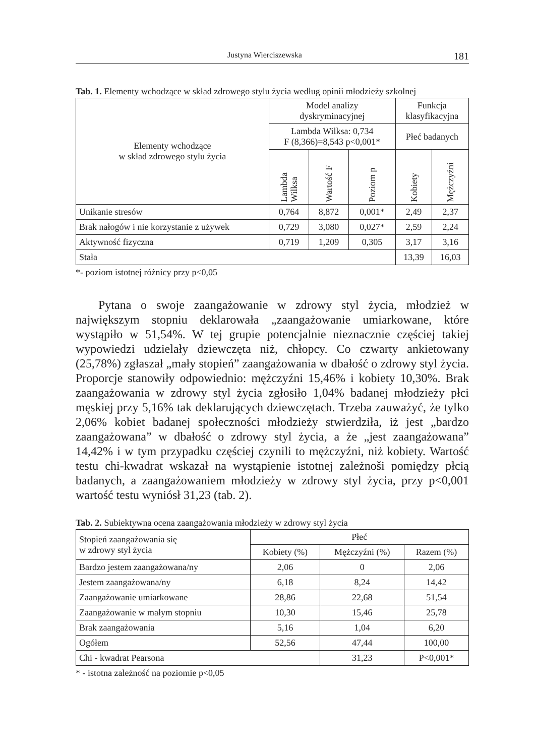Justyna Wierciszewska 181
Tab. 1. Elementy wchodzące w skład zdrowego stylu życia według opinii młodzieży szkolnej
| Elementy wchodzące w skład zdrowego stylu życia | Model analizy dyskryminacyjnej | | | Funkcja klasyfikacyjna | |
| --- | --- | --- | --- | --- | --- |
| | Lambda Wilksa: 0,734 F (8,366)=8,543 p<0,001* | | | Płeć badanych | |
| | Lambda Wilksa | Wartość F | Poziom p | Kobiety | Mężczyźni |
| Unikanie stresów | 0,764 | 8,872 | 0,001* | 2,49 | 2,37 |
| Brak nałogów i nie korzystanie z używek | 0,729 | 3,080 | 0,027* | 2,59 | 2,24 |
| Aktywność fizyczna | 0,719 | 1,209 | 0,305 | 3,17 | 3,16 |
| Stała | | | | 13,39 | 16,03 |
*- poziom istotnej różnicy przy p<0,05
Pytana o swoje zaangażowanie w zdrowy styl życia, młodzież w największym stopniu deklarowała „zaangażowanie umiarkowane, które wystąpiło w 51,54%. W tej grupie potencjalnie nieznacznie częściej takiej wypowiedzi udzielały dziewczęta niż, chłopcy. Co czwarty ankietowany (25,78%) zgłaszał „mały stopień” zaangażowania w dbałość o zdrowy styl życia. Proporcje stanowiły odpowiednio: mężczyźni 15,46% i kobiety 10,30%. Brak zaangażowania w zdrowy styl życia zgłosiło 1,04% badanej młodzieży płci męskiej przy 5,16% tak deklarujących dziewczętach. Trzeba zauważyć, że tylko 2,06% kobiet badanej społeczności młodzieży stwierdziła, iż jest „bardzo zaangażowana” w dbałość o zdrowy styl życia, a że „jest zaangażowana” 14,42% i w tym przypadku częściej czynili to mężczyźni, niż kobiety. Wartość testu chi-kwadrat wskazał na wystąpienie istotnej zależnoši pomiędzy płcią badanych, a zaangażowaniem młodzieży w zdrowy styl życia, przy p<0,001 wartość testu wyniósł 31,23 (tab. 2).
Tab. 2. Subiektywna ocena zaangażowania młodzieży w zdrowy styl życia
| Stopień zaangażowania się w zdrowy styl życia | Płeć | | |
| --- | --- | --- | --- |
| | Kobiety (%) | Mężczyźni (%) | Razem (%) |
| Bardzo jestem zaangażowana/ny | 2,06 | 0 | 2,06 |
| Jestem zaangażowana/ny | 6,18 | 8,24 | 14,42 |
| Zaangażowanie umiarkowane | 28,86 | 22,68 | 51,54 |
| Zaangażowanie w małym stopniu | 10,30 | 15,46 | 25,78 |
| Brak zaangażowania | 5,16 | 1,04 | 6,20 |
| Ogółem | 52,56 | 47,44 | 100,00 |
| Chi - kwadrat Pearsona | | 31,23 | P<0,001* |
* - istotna zależność na poziomie p<0,05